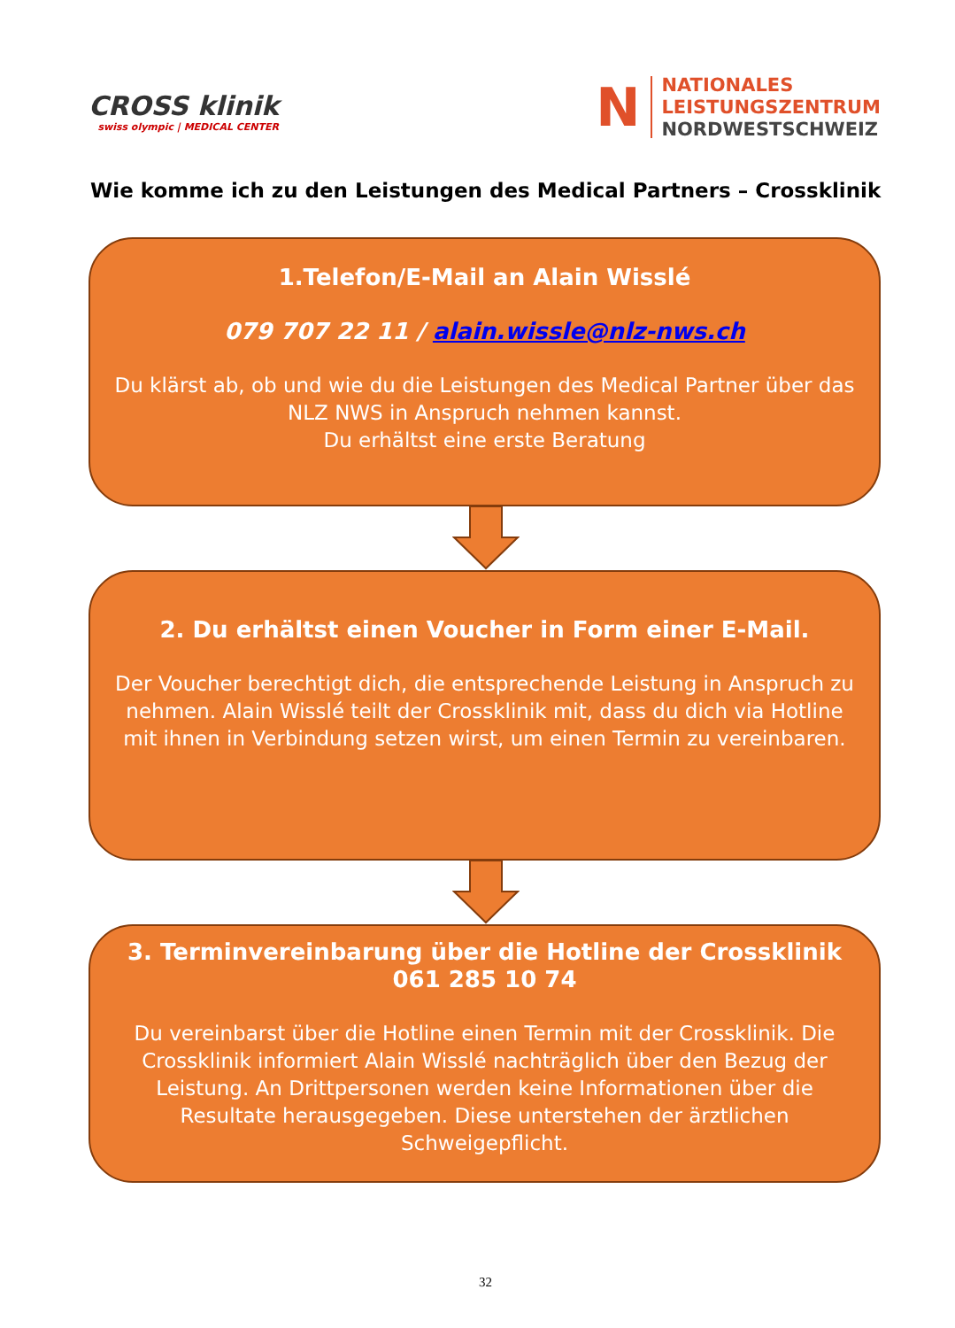CROSS klinik
swiss olympic | MEDICAL CENTER
N
NATIONALES
LEISTUNGSZENTRUM
NORDWESTSCHWEIZ
Wie komme ich zu den Leistungen des Medical Partners – Crossklinik
1.Telefon/E-Mail an Alain Wisslé
079 707 22 11 / alain.wissle@nlz-nws.ch
Du klärst ab, ob und wie du die Leistungen des Medical Partner über das NLZ NWS in Anspruch nehmen kannst.
Du erhältst eine erste Beratung
2. Du erhältst einen Voucher in Form einer E-Mail.
Der Voucher berechtigt dich, die entsprechende Leistung in Anspruch zu nehmen. Alain Wisslé teilt der Crossklinik mit, dass du dich via Hotline mit ihnen in Verbindung setzen wirst, um einen Termin zu vereinbaren.
3. Terminvereinbarung über die Hotline der Crossklinik
061 285 10 74
Du vereinbarst über die Hotline einen Termin mit der Crossklinik. Die Crossklinik informiert Alain Wisslé nachträglich über den Bezug der Leistung. An Drittpersonen werden keine Informationen über die Resultate herausgegeben. Diese unterstehen der ärztlichen Schweigepflicht.
32